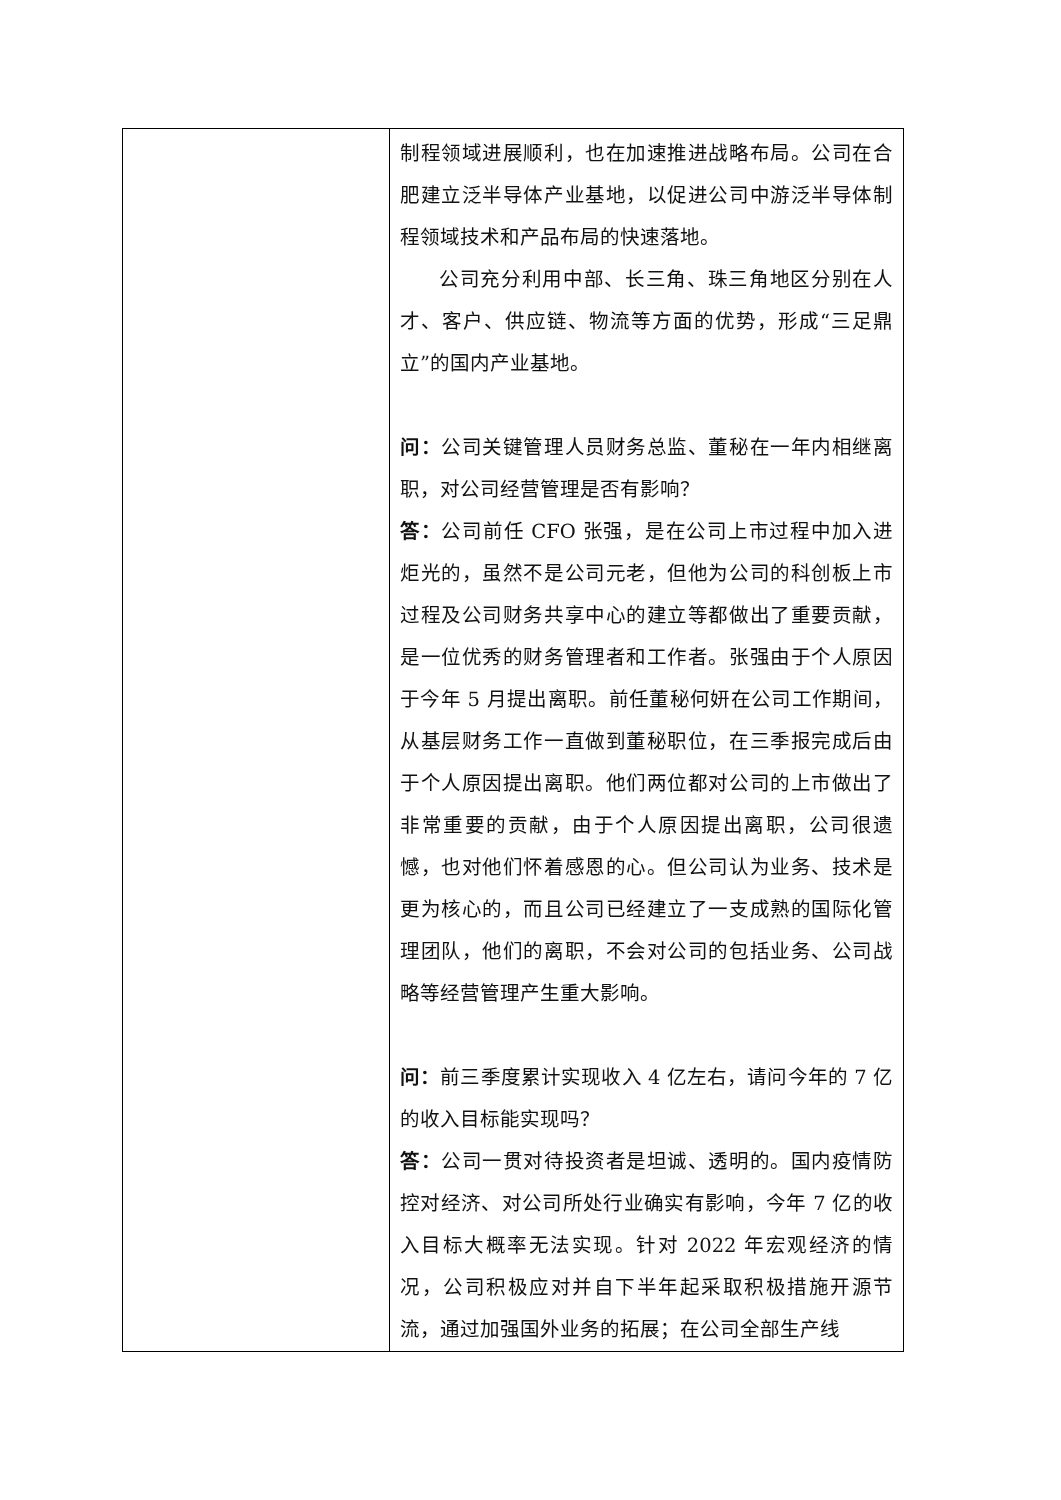| | 制程领域进展顺利，也在加速推进战略布局。公司在合肥建立泛半导体产业基地，以促进公司中游泛半导体制程领域技术和产品布局的快速落地。 公司充分利用中部、长三角、珠三角地区分别在人才、客户、供应链、物流等方面的优势，形成“三足鼎立”的国内产业基地。 问： 公司关键管理人员财务总监、董秘在一年内相继离职，对公司经营管理是否有影响？ 答： 公司前任 CFO 张强，是在公司上市过程中加入进炬光的，虽然不是公司元老，但他为公司的科创板上市过程及公司财务共享中心的建立等都做出了重要贡献，是一位优秀的财务管理者和工作者。张强由于个人原因于今年 5 月提出离职。前任董秘何妍在公司工作期间，从基层财务工作一直做到董秘职位，在三季报完成后由于个人原因提出离职。他们两位都对公司的上市做出了非常重要的贡献，由于个人原因提出离职，公司很遗憾，也对他们怀着感恩的心。但公司认为业务、技术是更为核心的，而且公司已经建立了一支成熟的国际化管理团队，他们的离职，不会对公司的包括业务、公司战略等经营管理产生重大影响。 问： 前三季度累计实现收入 4 亿左右，请问今年的 7 亿的收入目标能实现吗？ 答： 公司一贯对待投资者是坦诚、透明的。国内疫情防控对经济、对公司所处行业确实有影响，今年 7 亿的收入目标大概率无法实现。针对 2022 年宏观经济的情况，公司积极应对并自下半年起采取积极措施开源节流，通过加强国外业务的拓展；在公司全部生产线 |